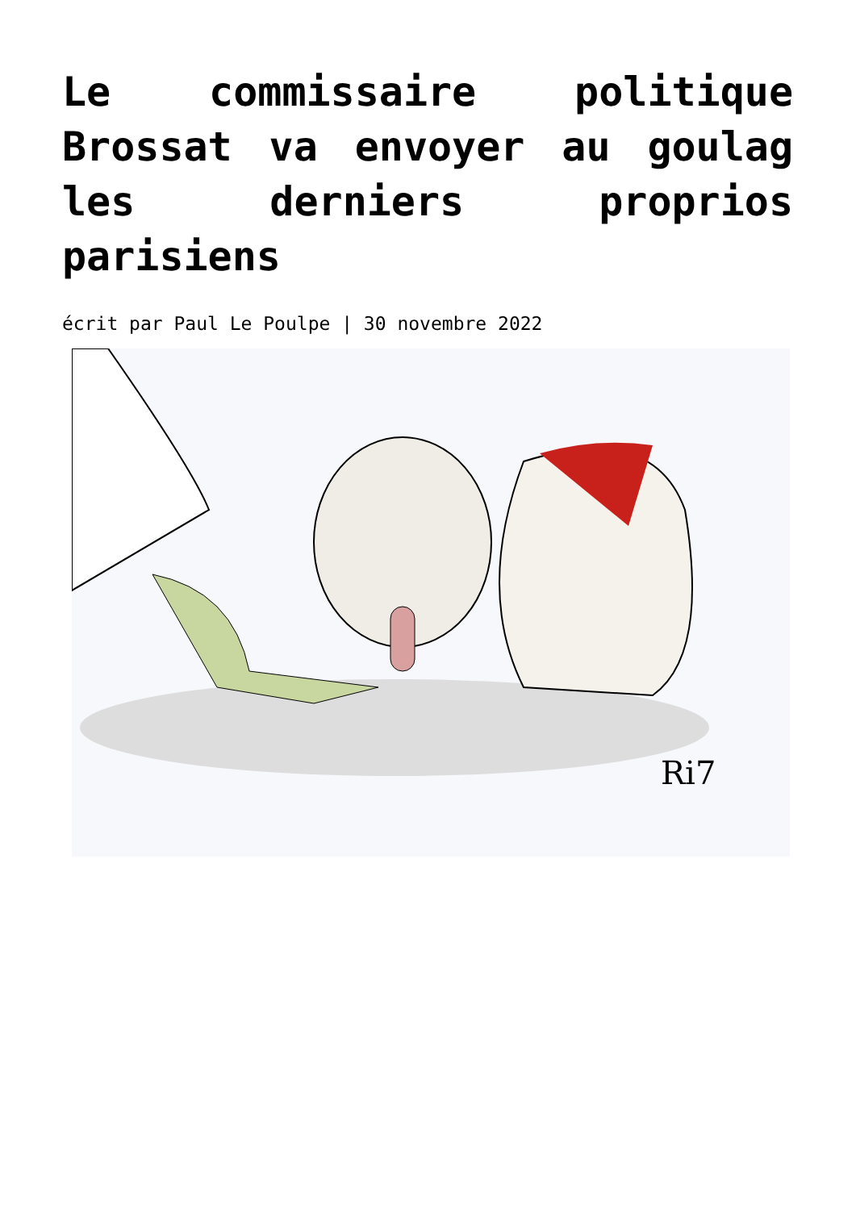Le commissaire politique Brossat va envoyer au goulag les derniers proprios parisiens
écrit par Paul Le Poulpe | 30 novembre 2022
Ri7